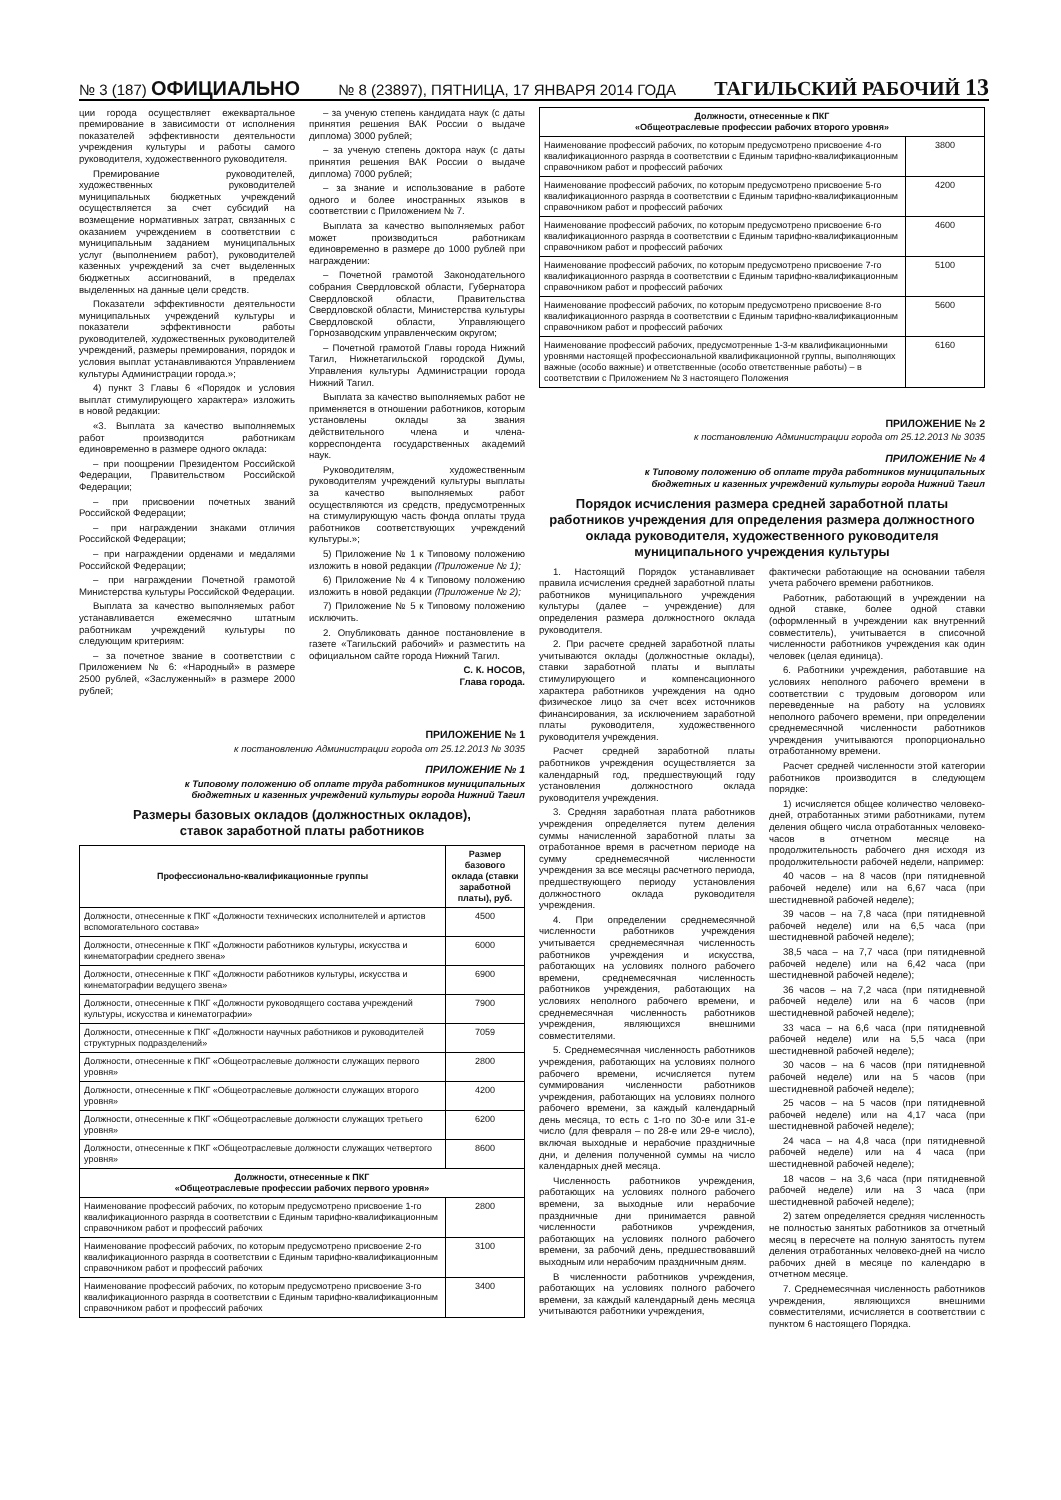№ 3 (187) ОФИЦИАЛЬНО № 8 (23897), ПЯТНИЦА, 17 ЯНВАРЯ 2014 ГОДА ТАГИЛЬСКИЙ РАБОЧИЙ 13
ции города осуществляет ежеквартальное премирование в зависимости от исполнения показателей эффективности деятельности учреждения культуры и работы самого руководителя, художественного руководителя.
Премирование руководителей, художественных руководителей муниципальных бюджетных учреждений осуществляется за счет субсидий на возмещение нормативных затрат, связанных с оказанием учреждением в соответствии с муниципальным заданием муниципальных услуг (выполнением работ), руководителей казенных учреждений за счет выделенных бюджетных ассигнований, в пределах выделенных на данные цели средств.
Показатели эффективности деятельности муниципальных учреждений культуры и показатели эффективности работы руководителей, художественных руководителей учреждений, размеры премирования, порядок и условия выплат устанавливаются Управлением культуры Администрации города.»;
4) пункт 3 Главы 6 «Порядок и условия выплат стимулирующего характера» изложить в новой редакции:
«3. Выплата за качество выполняемых работ производится работникам единовременно в размере одного оклада:
– при поощрении Президентом Российской Федерации, Правительством Российской Федерации;
– при присвоении почетных званий Российской Федерации;
– при награждении знаками отличия Российской Федерации;
– при награждении орденами и медалями Российской Федерации;
– при награждении Почетной грамотой Министерства культуры Российской Федерации.
Выплата за качество выполняемых работ устанавливается ежемесячно штатным работникам учреждений культуры по следующим критериям:
– за почетное звание в соответствии с Приложением № 6: «Народный» в размере 2500 рублей, «Заслуженный» в размере 2000 рублей;
– за ученую степень кандидата наук (с даты принятия решения ВАК России о выдаче диплома) 3000 рублей;
– за ученую степень доктора наук (с даты принятия решения ВАК России о выдаче диплома) 7000 рублей;
– за знание и использование в работе одного и более иностранных языков в соответствии с Приложением № 7.
Выплата за качество выполняемых работ может производиться работникам единовременно в размере до 1000 рублей при награждении:
– Почетной грамотой Законодательного собрания Свердловской области, Губернатора Свердловской области, Правительства Свердловской области, Министерства культуры Свердловской области, Управляющего Горнозаводским управленческим округом;
– Почетной грамотой Главы города Нижний Тагил, Нижнетагильской городской Думы, Управления культуры Администрации города Нижний Тагил.
Выплата за качество выполняемых работ не применяется в отношении работников, которым установлены оклады за звания действительного члена и члена-корреспондента государственных академий наук.
Руководителям, художественным руководителям учреждений культуры выплаты за качество выполняемых работ осуществляются из средств, предусмотренных на стимулирующую часть фонда оплаты труда работников соответствующих учреждений культуры.»;
5) Приложение № 1 к Типовому положению изложить в новой редакции (Приложение № 1);
6) Приложение № 4 к Типовому положению изложить в новой редакции (Приложение № 2);
7) Приложение № 5 к Типовому положению исключить.
2. Опубликовать данное постановление в газете «Тагильский рабочий» и разместить на официальном сайте города Нижний Тагил.
С. К. НОСОВ,
Глава города.
ПРИЛОЖЕНИЕ № 1
к постановлению Администрации города от 25.12.2013 № 3035
ПРИЛОЖЕНИЕ № 1
к Типовому положению об оплате труда работников муниципальных
бюджетных и казенных учреждений культуры города Нижний Тагил
Размеры базовых окладов (должностных окладов),
ставок заработной платы работников
| Профессионально-квалификационные группы | Размер базового оклада (ставки заработной платы), руб. |
| --- | --- |
| Должности, отнесенные к ПКГ «Должности технических исполнителей и артистов вспомогательного состава» | 4500 |
| Должности, отнесенные к ПКГ «Должности работников культуры, искусства и кинематографии среднего звена» | 6000 |
| Должности, отнесенные к ПКГ «Должности работников культуры, искусства и кинематографии ведущего звена» | 6900 |
| Должности, отнесенные к ПКГ «Должности руководящего состава учреждений культуры, искусства и кинематографии» | 7900 |
| Должности, отнесенные к ПКГ «Должности научных работников и руководителей структурных подразделений» | 7059 |
| Должности, отнесенные к ПКГ «Общеотраслевые должности служащих первого уровня» | 2800 |
| Должности, отнесенные к ПКГ «Общеотраслевые должности служащих второго уровня» | 4200 |
| Должности, отнесенные к ПКГ «Общеотраслевые должности служащих третьего уровня» | 6200 |
| Должности, отнесенные к ПКГ «Общеотраслевые должности служащих четвертого уровня» | 8600 |
| Должности, отнесенные к ПКГ «Общеотраслевые профессии рабочих первого уровня» | |
| Наименование профессий рабочих, по которым предусмотрено присвоение 1-го квалификационного разряда в соответствии с Единым тарифно-квалификационным справочником работ и профессий рабочих | 2800 |
| Наименование профессий рабочих, по которым предусмотрено присвоение 2-го квалификационного разряда в соответствии с Единым тарифно-квалификационным справочником работ и профессий рабочих | 3100 |
| Наименование профессий рабочих, по которым предусмотрено присвоение 3-го квалификационного разряда в соответствии с Единым тарифно-квалификационным справочником работ и профессий рабочих | 3400 |
| Должности, отнесенные к ПКГ «Общеотраслевые профессии рабочих второго уровня» | |
| --- | --- |
| Наименование профессий рабочих, по которым предусмотрено присвоение 4-го квалификационного разряда в соответствии с Единым тарифно-квалификационным справочником работ и профессий рабочих | 3800 |
| Наименование профессий рабочих, по которым предусмотрено присвоение 5-го квалификационного разряда в соответствии с Единым тарифно-квалификационным справочником работ и профессий рабочих | 4200 |
| Наименование профессий рабочих, по которым предусмотрено присвоение 6-го квалификационного разряда в соответствии с Единым тарифно-квалификационным справочником работ и профессий рабочих | 4600 |
| Наименование профессий рабочих, по которым предусмотрено присвоение 7-го квалификационного разряда в соответствии с Единым тарифно-квалификационным справочником работ и профессий рабочих | 5100 |
| Наименование профессий рабочих, по которым предусмотрено присвоение 8-го квалификационного разряда в соответствии с Единым тарифно-квалификационным справочником работ и профессий рабочих | 5600 |
| Наименование профессий рабочих, предусмотренные 1-3-м квалификационными уровнями настоящей профессиональной квалификационной группы, выполняющих важные (особо важные) и ответственные (особо ответственные работы) – в соответствии с Приложением № 3 настоящего Положения | 6160 |
ПРИЛОЖЕНИЕ № 2
к постановлению Администрации города от 25.12.2013 № 3035
ПРИЛОЖЕНИЕ № 4
к Типовому положению об оплате труда работников муниципальных
бюджетных и казенных учреждений культуры города Нижний Тагил
Порядок исчисления размера средней заработной платы работников учреждения для определения размера должностного оклада руководителя, художественного руководителя муниципального учреждения культуры
1. Настоящий Порядок устанавливает правила исчисления средней заработной платы работников муниципального учреждения культуры (далее – учреждение) для определения размера должностного оклада руководителя.
2. При расчете средней заработной платы учитываются оклады (должностные оклады), ставки заработной платы и выплаты стимулирующего и компенсационного характера работников учреждения на одно физическое лицо за счет всех источников финансирования, за исключением заработной платы руководителя, художественного руководителя учреждения.
Расчет средней заработной платы работников учреждения осуществляется за календарный год, предшествующий году установления должностного оклада руководителя учреждения.
3. Средняя заработная плата работников учреждения определяется путем деления суммы начисленной заработной платы за отработанное время в расчетном периоде на сумму среднемесячной численности учреждения за все месяцы расчетного периода, предшествующего периоду установления должностного оклада руководителя учреждения.
4. При определении среднемесячной численности работников учреждения учитывается среднемесячная численность работников учреждения и искусства, работающих на условиях полного рабочего времени, среднемесячная численность работников учреждения, работающих на условиях неполного рабочего времени, и среднемесячная численность работников учреждения, являющихся внешними совместителями.
5. Среднемесячная численность работников учреждения, работающих на условиях полного рабочего времени, исчисляется путем суммирования численности работников учреждения, работающих на условиях полного рабочего времени, за каждый календарный день месяца, то есть с 1-го по 30-е или 31-е число (для февраля – по 28-е или 29-е число), включая выходные и нерабочие праздничные дни, и деления полученной суммы на число календарных дней месяца.
Численность работников учреждения, работающих на условиях полного рабочего времени, за выходные или нерабочие праздничные дни принимается равной численности работников учреждения, работающих на условиях полного рабочего времени, за рабочий день, предшествовавший выходным или нерабочим праздничным дням.
В численности работников учреждения, работающих на условиях полного рабочего времени, за каждый календарный день месяца учитываются работники учреждения,
фактически работающие на основании табеля учета рабочего времени работников.
Работник, работающий в учреждении на одной ставке, более одной ставки (оформленный в учреждении как внутренний совместитель), учитывается в списочной численности работников учреждения как один человек (целая единица).
6. Работники учреждения, работавшие на условиях неполного рабочего времени в соответствии с трудовым договором или переведенные на работу на условиях неполного рабочего времени, при определении среднемесячной численности работников учреждения учитываются пропорционально отработанному времени.
Расчет средней численности этой категории работников производится в следующем порядке:
1) исчисляется общее количество человеко-дней, отработанных этими работниками, путем деления общего числа отработанных человеко-часов в отчетном месяце на продолжительность рабочего дня исходя из продолжительности рабочей недели, например:
40 часов – на 8 часов (при пятидневной рабочей неделе) или на 6,67 часа (при шестидневной рабочей неделе);
39 часов – на 7,8 часа (при пятидневной рабочей неделе) или на 6,5 часа (при шестидневной рабочей неделе);
38,5 часа – на 7,7 часа (при пятидневной рабочей неделе) или на 6,42 часа (при шестидневной рабочей неделе);
36 часов – на 7,2 часа (при пятидневной рабочей неделе) или на 6 часов (при шестидневной рабочей неделе);
33 часа – на 6,6 часа (при пятидневной рабочей неделе) или на 5,5 часа (при шестидневной рабочей неделе);
30 часов – на 6 часов (при пятидневной рабочей неделе) или на 5 часов (при шестидневной рабочей неделе);
25 часов – на 5 часов (при пятидневной рабочей неделе) или на 4,17 часа (при шестидневной рабочей неделе);
24 часа – на 4,8 часа (при пятидневной рабочей неделе) или на 4 часа (при шестидневной рабочей неделе);
18 часов – на 3,6 часа (при пятидневной рабочей неделе) или на 3 часа (при шестидневной рабочей неделе);
2) затем определяется средняя численность не полностью занятых работников за отчетный месяц в пересчете на полную занятость путем деления отработанных человеко-дней на число рабочих дней в месяце по календарю в отчетном месяце.
7. Среднемесячная численность работников учреждения, являющихся внешними совместителями, исчисляется в соответствии с пунктом 6 настоящего Порядка.